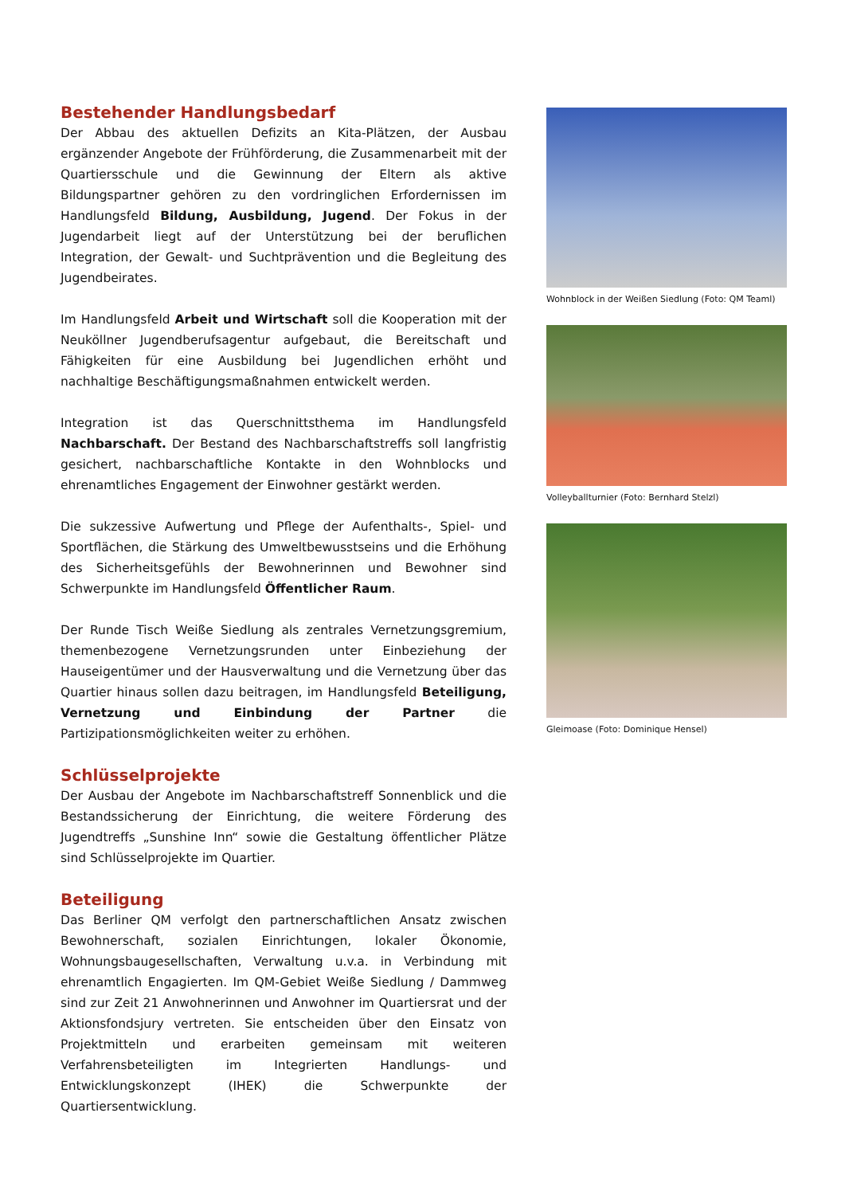Bestehender Handlungsbedarf
Der Abbau des aktuellen Defizits an Kita-Plätzen, der Ausbau ergänzender Angebote der Frühförderung, die Zusammenarbeit mit der Quartiersschule und die Gewinnung der Eltern als aktive Bildungspartner gehören zu den vordringlichen Erfordernissen im Handlungsfeld Bildung, Ausbildung, Jugend. Der Fokus in der Jugendarbeit liegt auf der Unterstützung bei der beruflichen Integration, der Gewalt- und Suchtprävention und die Begleitung des Jugendbeirates.
Im Handlungsfeld Arbeit und Wirtschaft soll die Kooperation mit der Neuköllner Jugendberufsagentur aufgebaut, die Bereitschaft und Fähigkeiten für eine Ausbildung bei Jugendlichen erhöht und nachhaltige Beschäftigungsmaßnahmen entwickelt werden.
Integration ist das Querschnittsthema im Handlungsfeld Nachbarschaft. Der Bestand des Nachbarschaftstreffs soll langfristig gesichert, nachbarschaftliche Kontakte in den Wohnblocks und ehrenamtliches Engagement der Einwohner gestärkt werden.
Die sukzessive Aufwertung und Pflege der Aufenthalts-, Spiel- und Sportflächen, die Stärkung des Umweltbewusstseins und die Erhöhung des Sicherheitsgefühls der Bewohnerinnen und Bewohner sind Schwerpunkte im Handlungsfeld Öffentlicher Raum.
Der Runde Tisch Weiße Siedlung als zentrales Vernetzungsgremium, themenbezogene Vernetzungsrunden unter Einbeziehung der Hauseigentümer und der Hausverwaltung und die Vernetzung über das Quartier hinaus sollen dazu beitragen, im Handlungsfeld Beteiligung, Vernetzung und Einbindung der Partner die Partizipationsmöglichkeiten weiter zu erhöhen.
Schlüsselprojekte
Der Ausbau der Angebote im Nachbarschaftstreff Sonnenblick und die Bestandssicherung der Einrichtung, die weitere Förderung des Jugendtreffs „Sunshine Inn“ sowie die Gestaltung öffentlicher Plätze sind Schlüsselprojekte im Quartier.
Beteiligung
Das Berliner QM verfolgt den partnerschaftlichen Ansatz zwischen Bewohnerschaft, sozialen Einrichtungen, lokaler Ökonomie, Wohnungsbaugesellschaften, Verwaltung u.v.a. in Verbindung mit ehrenamtlich Engagierten. Im QM-Gebiet Weiße Siedlung / Dammweg sind zur Zeit 21 Anwohnerinnen und Anwohner im Quartiersrat und der Aktionsfondsjury vertreten. Sie entscheiden über den Einsatz von Projektmitteln und erarbeiten gemeinsam mit weiteren Verfahrensbeteiligten im Integrierten Handlungs- und Entwicklungskonzept (IHEK) die Schwerpunkte der Quartiersentwicklung.
Wohnblock in der Weißen Siedlung (Foto: QM Teaml)
Volleyballturnier (Foto: Bernhard Stelzl)
Gleimoase (Foto: Dominique Hensel)